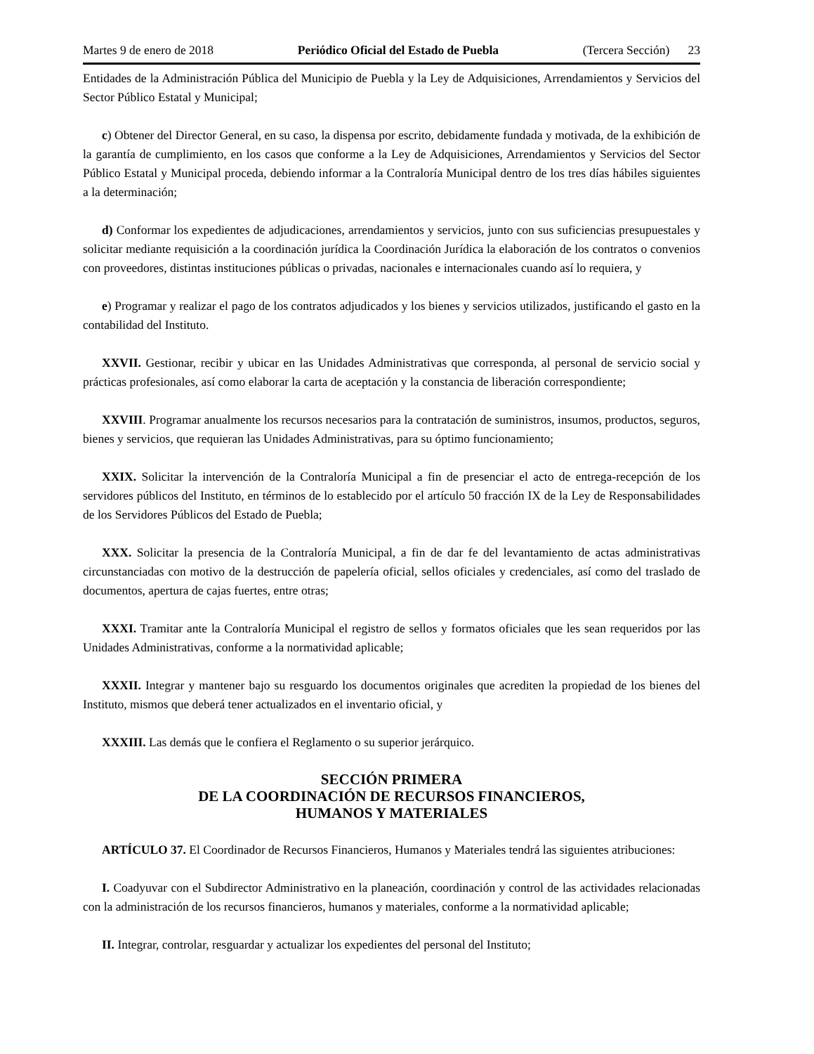Martes 9 de enero de 2018 Periódico Oficial del Estado de Puebla (Tercera Sección) 23
Entidades de la Administración Pública del Municipio de Puebla y la Ley de Adquisiciones, Arrendamientos y Servicios del Sector Público Estatal y Municipal;
c) Obtener del Director General, en su caso, la dispensa por escrito, debidamente fundada y motivada, de la exhibición de la garantía de cumplimiento, en los casos que conforme a la Ley de Adquisiciones, Arrendamientos y Servicios del Sector Público Estatal y Municipal proceda, debiendo informar a la Contraloría Municipal dentro de los tres días hábiles siguientes a la determinación;
d) Conformar los expedientes de adjudicaciones, arrendamientos y servicios, junto con sus suficiencias presupuestales y solicitar mediante requisición a la coordinación jurídica la Coordinación Jurídica la elaboración de los contratos o convenios con proveedores, distintas instituciones públicas o privadas, nacionales e internacionales cuando así lo requiera, y
e) Programar y realizar el pago de los contratos adjudicados y los bienes y servicios utilizados, justificando el gasto en la contabilidad del Instituto.
XXVII. Gestionar, recibir y ubicar en las Unidades Administrativas que corresponda, al personal de servicio social y prácticas profesionales, así como elaborar la carta de aceptación y la constancia de liberación correspondiente;
XXVIII. Programar anualmente los recursos necesarios para la contratación de suministros, insumos, productos, seguros, bienes y servicios, que requieran las Unidades Administrativas, para su óptimo funcionamiento;
XXIX. Solicitar la intervención de la Contraloría Municipal a fin de presenciar el acto de entrega-recepción de los servidores públicos del Instituto, en términos de lo establecido por el artículo 50 fracción IX de la Ley de Responsabilidades de los Servidores Públicos del Estado de Puebla;
XXX. Solicitar la presencia de la Contraloría Municipal, a fin de dar fe del levantamiento de actas administrativas circunstanciadas con motivo de la destrucción de papelería oficial, sellos oficiales y credenciales, así como del traslado de documentos, apertura de cajas fuertes, entre otras;
XXXI. Tramitar ante la Contraloría Municipal el registro de sellos y formatos oficiales que les sean requeridos por las Unidades Administrativas, conforme a la normatividad aplicable;
XXXII. Integrar y mantener bajo su resguardo los documentos originales que acrediten la propiedad de los bienes del Instituto, mismos que deberá tener actualizados en el inventario oficial, y
XXXIII. Las demás que le confiera el Reglamento o su superior jerárquico.
SECCIÓN PRIMERA
DE LA COORDINACIÓN DE RECURSOS FINANCIEROS,
HUMANOS Y MATERIALES
ARTÍCULO 37. El Coordinador de Recursos Financieros, Humanos y Materiales tendrá las siguientes atribuciones:
I. Coadyuvar con el Subdirector Administrativo en la planeación, coordinación y control de las actividades relacionadas con la administración de los recursos financieros, humanos y materiales, conforme a la normatividad aplicable;
II. Integrar, controlar, resguardar y actualizar los expedientes del personal del Instituto;